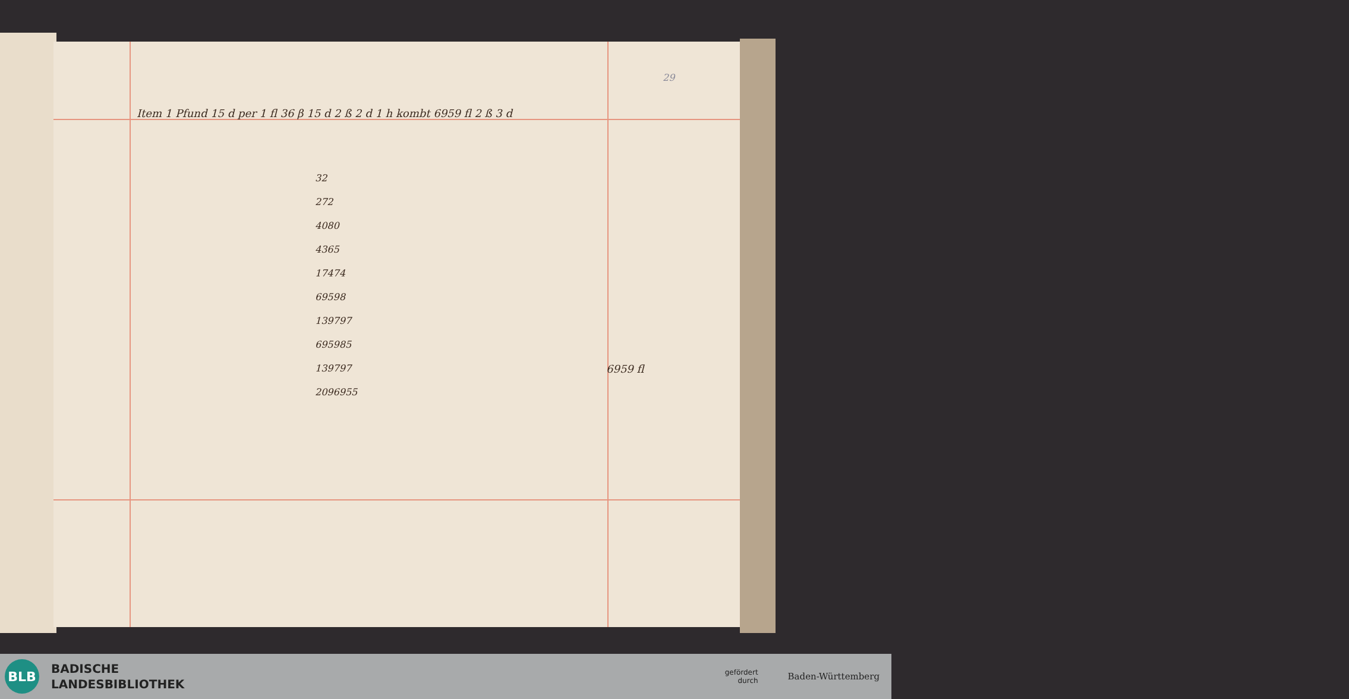Item 1 Pfund 15 d per 1 fl 36 β 15 d 2 ß 2 d 1 h kombt 6959 fl 2 ß 3 d
29
32
272
4080
4365
17474
69598
139797
695985
139797
2096955
6959 fl
BLB
BADISCHE
LANDESBIBLIOTHEK
gefördert
durch
Baden-Württemberg